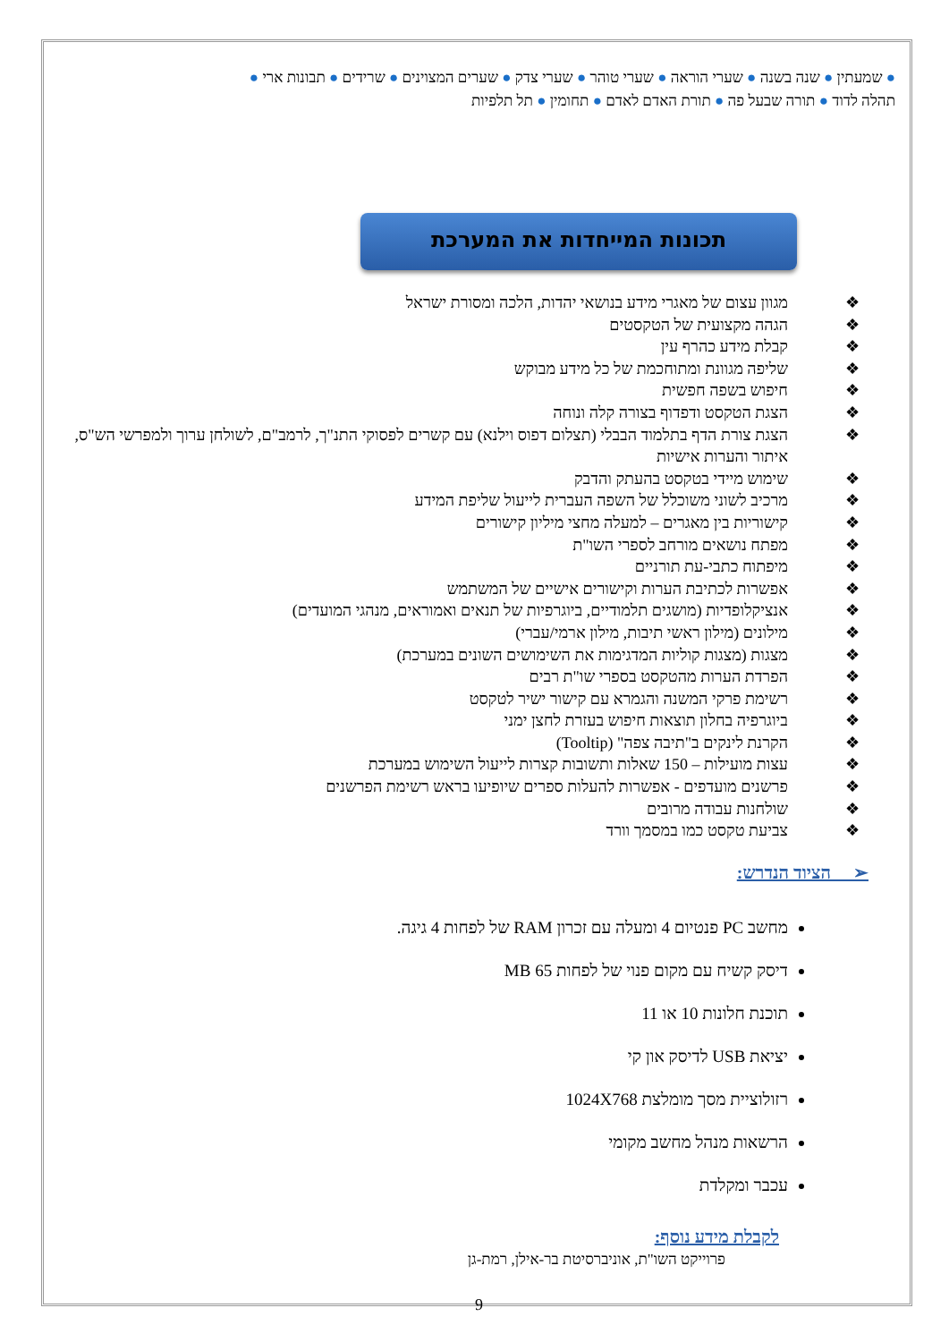● שמעתין ● שנה בשנה ● שערי הוראה ● שערי טוהר ● שערי צדק ● שערים המצוינים ● שרידים ● תבונות ארי ●
תהלה לדוד ● תורה שבעל פה ● תורת האדם לאדם ● תחומין ● תל תלפיות
תכונות המייחדות את המערכת
❖ מגוון עצום של מאגרי מידע בנושאי יהדות, הלכה ומסורת ישראל
❖ הגהה מקצועית של הטקסטים
❖ קבלת מידע כהרף עין
❖ שליפה מגוונת ומתוחכמת של כל מידע מבוקש
❖ חיפוש בשפה חפשית
❖ הצגת הטקסט ודפדוף בצורה קלה ונוחה
❖ הצגת צורת הדף בתלמוד הבבלי (תצלום דפוס וילנא) עם קשרים לפסוקי התנ"ך, לרמב"ם, לשולחן ערוך ולמפרשי הש"ס, איתור והערות אישיות
❖ שימוש מיידי בטקסט בהעתק והדבק
❖ מרכיב לשוני משוכלל של השפה העברית לייעול שליפת המידע
❖ קישוריות בין מאגרים – למעלה מחצי מיליון קישורים
❖ מפתח נושאים מורחב לספרי השו"ת
❖ מיפתוח כתבי-עת תורניים
❖ אפשרות לכתיבת הערות וקישורים אישיים של המשתמש
❖ אנציקלופדיות (מושגים תלמודיים, ביוגרפיות של תנאים ואמוראים, מנהגי המועדים)
❖ מילונים (מילון ראשי תיבות, מילון ארמי/עברי)
❖ מצגות (מצגות קוליות המדגימות את השימושים השונים במערכת)
❖ הפרדת הערות מהטקסט בספרי שו"ת רבים
❖ רשימת פרקי המשנה והגמרא עם קישור ישיר לטקסט
❖ ביוגרפיה בחלון תוצאות חיפוש בעזרת לחצן ימני
❖ הקרנת לינקים ב"תיבה צפה" (Tooltip)
❖ עצות מועילות – 150 שאלות ותשובות קצרות לייעול השימוש במערכת
❖ פרשנים מועדפים - אפשרות להעלות ספרים שיופיעו בראש רשימת הפרשנים
❖ שולחנות עבודה מרובים
❖ צביעת טקסט כמו במסמך וורד
➢ הציוד הנדרש:
מחשב PC פנטיום 4 ומעלה עם זכרון RAM של לפחות 4 גיגה.
דיסק קשיח עם מקום פנוי של לפחות 65 MB
תוכנת חלונות 10 או 11
יציאת USB לדיסק און קי
רזולוציית מסך מומלצת 1024X768
הרשאות מנהל מחשב מקומי
עכבר ומקלדת
לקבלת מידע נוסף:
פרוייקט השו"ת, אוניברסיטת בר-אילן, רמת-גן
9